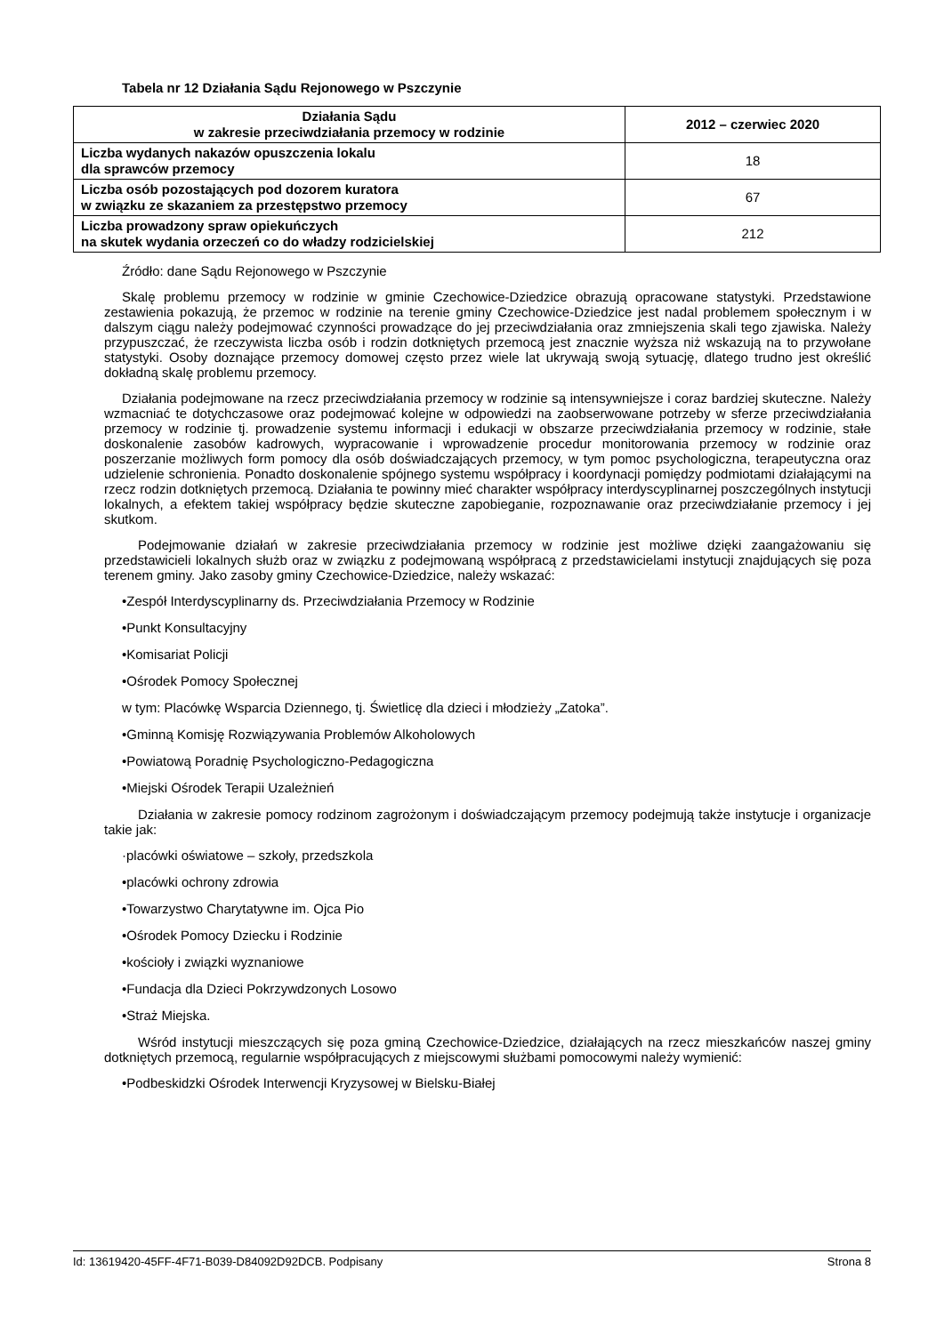Tabela nr 12 Działania Sądu Rejonowego w Pszczynie
| Działania Sądu w zakresie przeciwdziałania przemocy w rodzinie | 2012 – czerwiec 2020 |
| --- | --- |
| Liczba wydanych nakazów opuszczenia lokalu dla sprawców przemocy | 18 |
| Liczba osób pozostających pod dozorem kuratora w związku ze skazaniem za przestępstwo przemocy | 67 |
| Liczba prowadzony spraw opiekuńczych na skutek wydania orzeczeń co do władzy rodzicielskiej | 212 |
Źródło: dane Sądu Rejonowego w Pszczynie
Skalę problemu przemocy w rodzinie w gminie Czechowice-Dziedzice obrazują opracowane statystyki. Przedstawione zestawienia pokazują, że przemoc w rodzinie na terenie gminy Czechowice-Dziedzice jest nadal problemem społecznym i w dalszym ciągu należy podejmować czynności prowadzące do jej przeciwdziałania oraz zmniejszenia skali tego zjawiska. Należy przypuszczać, że rzeczywista liczba osób i rodzin dotkniętych przemocą jest znacznie wyższa niż wskazują na to przywołane statystyki. Osoby doznające przemocy domowej często przez wiele lat ukrywają swoją sytuację, dlatego trudno jest określić dokładną skalę problemu przemocy.
Działania podejmowane na rzecz przeciwdziałania przemocy w rodzinie są intensywniejsze i coraz bardziej skuteczne. Należy wzmacniać te dotychczasowe oraz podejmować kolejne w odpowiedzi na zaobserwowane potrzeby w sferze przeciwdziałania przemocy w rodzinie tj. prowadzenie systemu informacji i edukacji w obszarze przeciwdziałania przemocy w rodzinie, stałe doskonalenie zasobów kadrowych, wypracowanie i wprowadzenie procedur monitorowania przemocy w rodzinie oraz poszerzanie możliwych form pomocy dla osób doświadczających przemocy, w tym pomoc psychologiczna, terapeutyczna oraz udzielenie schronienia. Ponadto doskonalenie spójnego systemu współpracy i koordynacji pomiędzy podmiotami działającymi na rzecz rodzin dotkniętych przemocą. Działania te powinny mieć charakter współpracy interdyscyplinarnej poszczególnych instytucji lokalnych, a efektem takiej współpracy będzie skuteczne zapobieganie, rozpoznawanie oraz przeciwdziałanie przemocy i jej skutkom.
Podejmowanie działań w zakresie przeciwdziałania przemocy w rodzinie jest możliwe dzięki zaangażowaniu się przedstawicieli lokalnych służb oraz w związku z podejmowaną współpracą z przedstawicielami instytucji znajdujących się poza terenem gminy. Jako zasoby gminy Czechowice-Dziedzice, należy wskazać:
•Zespół Interdyscyplinarny ds. Przeciwdziałania Przemocy w Rodzinie
•Punkt Konsultacyjny
•Komisariat Policji
•Ośrodek Pomocy Społecznej
w tym: Placówkę Wsparcia Dziennego, tj. Świetlicę dla dzieci i młodzieży „Zatoka”.
•Gminną Komisję Rozwiązywania Problemów Alkoholowych
•Powiatową Poradnię Psychologiczno-Pedagogiczna
•Miejski Ośrodek Terapii Uzależnień
Działania w zakresie pomocy rodzinom zagrożonym i doświadczającym przemocy podejmują także instytucje i organizacje takie jak:
·placówki oświatowe – szkoły, przedszkola
•placówki ochrony zdrowia
•Towarzystwo Charytatywne im. Ojca Pio
•Ośrodek Pomocy Dziecku i Rodzinie
•kościoły i związki wyznaniowe
•Fundacja dla Dzieci Pokrzywdzonych Losowo
•Straż Miejska.
Wśród instytucji mieszczących się poza gminą Czechowice-Dziedzice, działających na rzecz mieszkańców naszej gminy dotkniętych przemocą, regularnie współpracujących z miejscowymi służbami pomocowymi należy wymienić:
•Podbeskidzki Ośrodek Interwencji Kryzysowej w Bielsku-Białej
Id: 13619420-45FF-4F71-B039-D84092D92DCB. Podpisany Strona 8